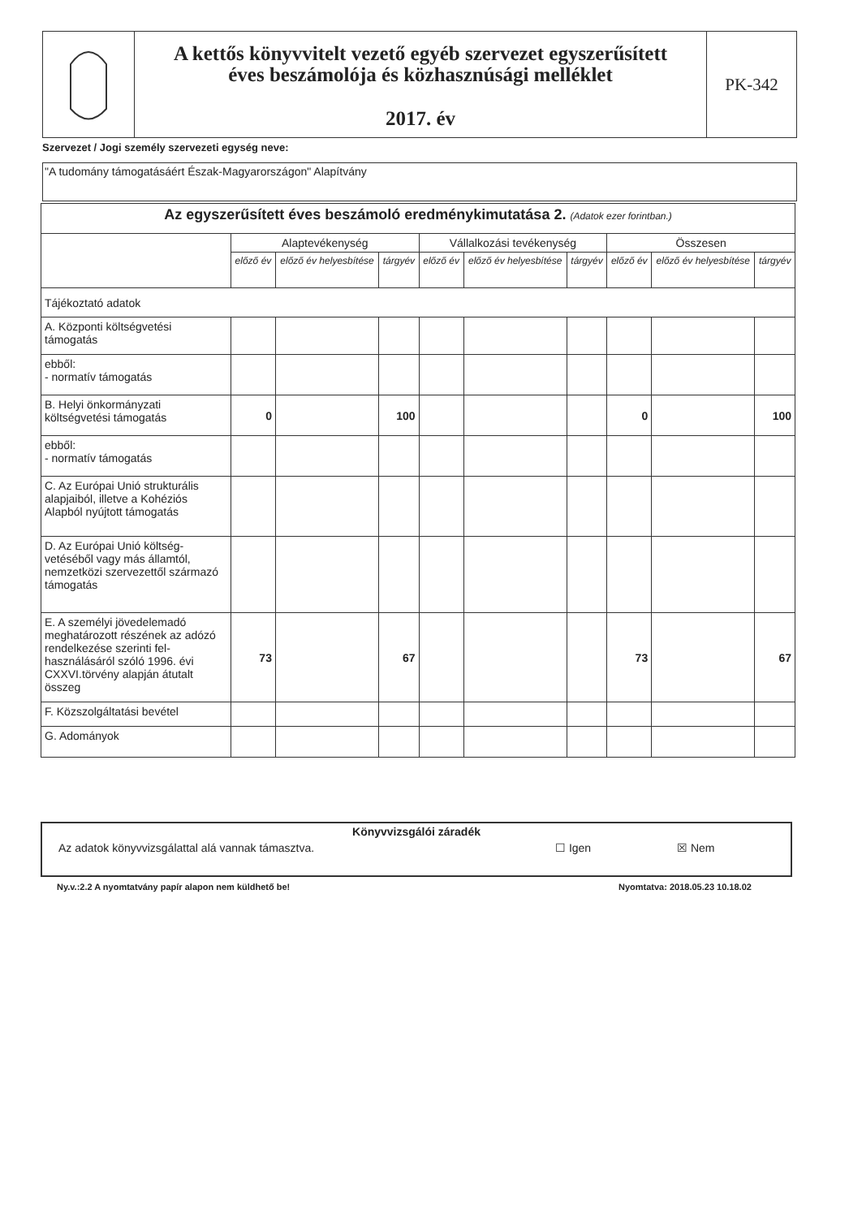A kettős könyvvitelt vezető egyéb szervezet egyszerűsített
éves beszámolója és közhasznúsági melléklet
2017. év
PK-342
Szervezet / Jogi személy szervezeti egység neve:
"A tudomány támogatásáért Észak-Magyarországon" Alapítvány
| Az egyszerűsített éves beszámoló eredménykimutatása 2. (Adatok ezer forintban.) | | | | | | | | | |
| --- | --- | --- | --- | --- | --- | --- | --- | --- | --- |
| | Alaptevékenység | | | Vállalkozási tevékenység | | | Összesen | | |
| | előző év | előző év helyesbítése | tárgyév | előző év | előző év helyesbítése | tárgyév | előző év | előző év helyesbítése | tárgyév |
| Tájékoztató adatok | | | | | | | | | |
| A. Központi költségvetési támogatás | | | | | | | | | |
| ebből: - normatív támogatás | | | | | | | | | |
| B. Helyi önkormányzati költségvetési támogatás | 0 | | 100 | | | | 0 | | 100 |
| ebből: - normatív támogatás | | | | | | | | | |
| C. Az Európai Unió strukturális alapjaiból, illetve a Kohéziós Alapból nyújtott támogatás | | | | | | | | | |
| D. Az Európai Unió költség-vetéséből vagy más államtól, nemzetközi szervezettől származó támogatás | | | | | | | | | |
| E. A személyi jövedelemadó meghatározott részének az adózó rendelkezése szerinti fel-használásáról szóló 1996. évi CXXVI.törvény alapján átutalt összeg | 73 | | 67 | | | | 73 | | 67 |
| F. Közszolgáltatási bevétel | | | | | | | | | |
| G. Adományok | | | | | | | | | |
Könyvvizsgálói záradék
Az adatok könyvvizsgálattal alá vannak támasztva. ☐ Igen ☒ Nem
Ny.v.:2.2 A nyomtatvány papír alapon nem küldhető be!
Nyomtatva: 2018.05.23 10.18.02